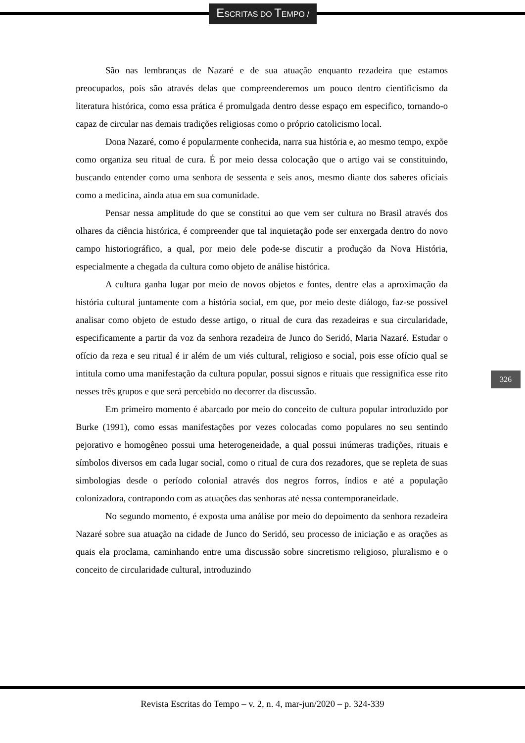ESCRITAS DO TEMPO /
São nas lembranças de Nazaré e de sua atuação enquanto rezadeira que estamos preocupados, pois são através delas que compreenderemos um pouco dentro cientificismo da literatura histórica, como essa prática é promulgada dentro desse espaço em especifico, tornando-o capaz de circular nas demais tradições religiosas como o próprio catolicismo local.
Dona Nazaré, como é popularmente conhecida, narra sua história e, ao mesmo tempo, expõe como organiza seu ritual de cura. É por meio dessa colocação que o artigo vai se constituindo, buscando entender como uma senhora de sessenta e seis anos, mesmo diante dos saberes oficiais como a medicina, ainda atua em sua comunidade.
Pensar nessa amplitude do que se constitui ao que vem ser cultura no Brasil através dos olhares da ciência histórica, é compreender que tal inquietação pode ser enxergada dentro do novo campo historiográfico, a qual, por meio dele pode-se discutir a produção da Nova História, especialmente a chegada da cultura como objeto de análise histórica.
A cultura ganha lugar por meio de novos objetos e fontes, dentre elas a aproximação da história cultural juntamente com a história social, em que, por meio deste diálogo, faz-se possível analisar como objeto de estudo desse artigo, o ritual de cura das rezadeiras e sua circularidade, especificamente a partir da voz da senhora rezadeira de Junco do Seridó, Maria Nazaré. Estudar o ofício da reza e seu ritual é ir além de um viés cultural, religioso e social, pois esse ofício qual se intitula como uma manifestação da cultura popular, possui signos e rituais que ressignifica esse rito nesses três grupos e que será percebido no decorrer da discussão.
Em primeiro momento é abarcado por meio do conceito de cultura popular introduzido por Burke (1991), como essas manifestações por vezes colocadas como populares no seu sentindo pejorativo e homogêneo possui uma heterogeneidade, a qual possui inúmeras tradições, rituais e símbolos diversos em cada lugar social, como o ritual de cura dos rezadores, que se repleta de suas simbologias desde o período colonial através dos negros forros, índios e até a população colonizadora, contrapondo com as atuações das senhoras até nessa contemporaneidade.
No segundo momento, é exposta uma análise por meio do depoimento da senhora rezadeira Nazaré sobre sua atuação na cidade de Junco do Seridó, seu processo de iniciação e as orações as quais ela proclama, caminhando entre uma discussão sobre sincretismo religioso, pluralismo e o conceito de circularidade cultural, introduzindo
326
Revista Escritas do Tempo – v. 2, n. 4, mar-jun/2020 – p. 324-339